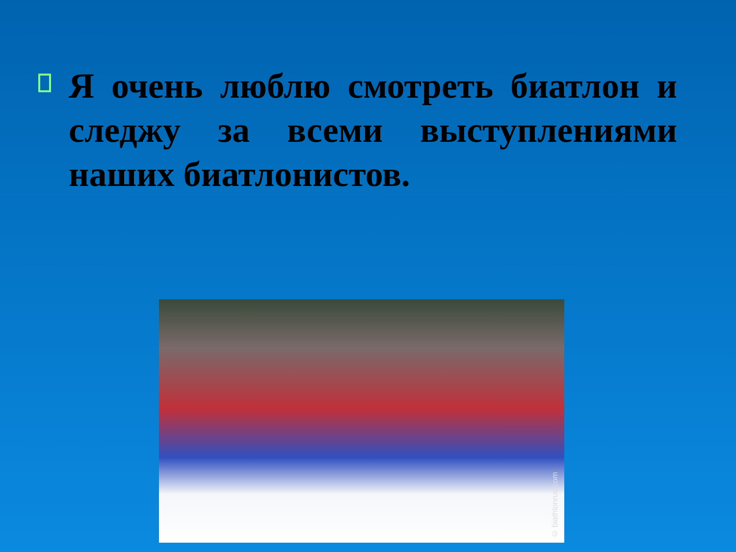Я очень люблю смотреть биатлон и следжу за всеми выступлениями наших биатлонистов.
© biathlonrus.com